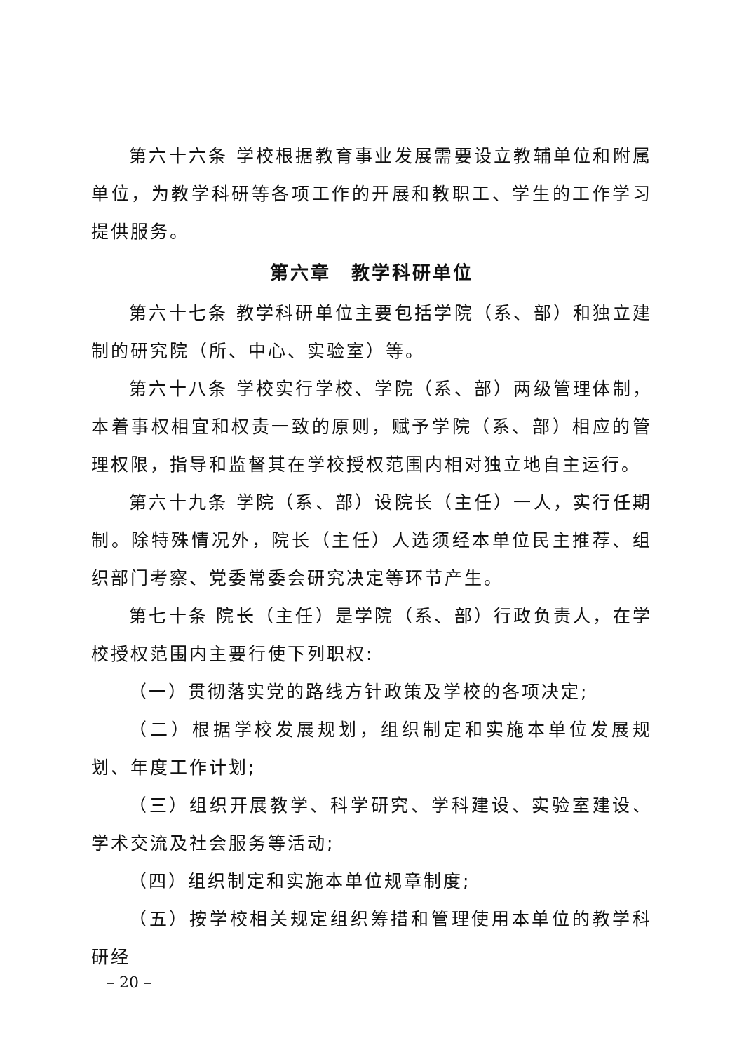第六十六条 学校根据教育事业发展需要设立教辅单位和附属单位，为教学科研等各项工作的开展和教职工、学生的工作学习提供服务。
第六章　教学科研单位
第六十七条 教学科研单位主要包括学院（系、部）和独立建制的研究院（所、中心、实验室）等。
第六十八条 学校实行学校、学院（系、部）两级管理体制，本着事权相宜和权责一致的原则，赋予学院（系、部）相应的管理权限，指导和监督其在学校授权范围内相对独立地自主运行。
第六十九条 学院（系、部）设院长（主任）一人，实行任期制。除特殊情况外，院长（主任）人选须经本单位民主推荐、组织部门考察、党委常委会研究决定等环节产生。
第七十条 院长（主任）是学院（系、部）行政负责人，在学校授权范围内主要行使下列职权:
（一）贯彻落实党的路线方针政策及学校的各项决定;
（二）根据学校发展规划，组织制定和实施本单位发展规划、年度工作计划;
（三）组织开展教学、科学研究、学科建设、实验室建设、学术交流及社会服务等活动;
（四）组织制定和实施本单位规章制度;
（五）按学校相关规定组织筹措和管理使用本单位的教学科研经
– 20 –